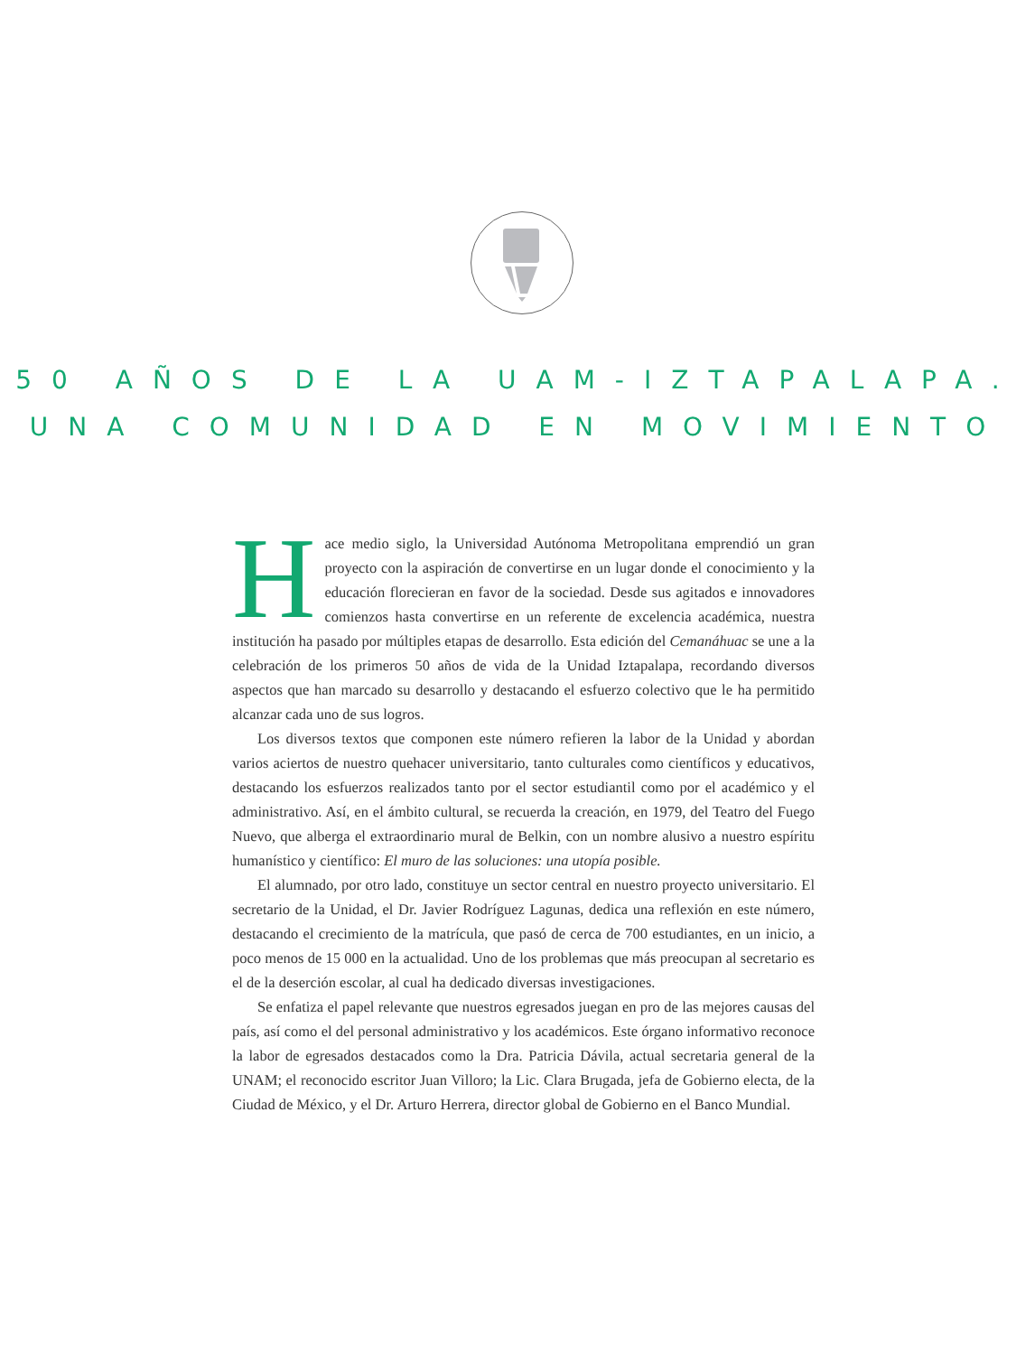50 AÑOS DE LA UAM-IZTAPALAPA.
UNA COMUNIDAD EN MOVIMIENTO
Hace medio siglo, la Universidad Autónoma Metropolitana emprendió un gran proyecto con la aspiración de convertirse en un lugar donde el conocimiento y la educación florecieran en favor de la sociedad. Desde sus agitados e innovadores comienzos hasta convertirse en un referente de excelencia académica, nuestra institución ha pasado por múltiples etapas de desarrollo. Esta edición del Cemanáhuac se une a la celebración de los primeros 50 años de vida de la Unidad Iztapalapa, recordando diversos aspectos que han marcado su desarrollo y destacando el esfuerzo colectivo que le ha permitido alcanzar cada uno de sus logros.
Los diversos textos que componen este número refieren la labor de la Unidad y abordan varios aciertos de nuestro quehacer universitario, tanto culturales como científicos y educativos, destacando los esfuerzos realizados tanto por el sector estudiantil como por el académico y el administrativo. Así, en el ámbito cultural, se recuerda la creación, en 1979, del Teatro del Fuego Nuevo, que alberga el extraordinario mural de Belkin, con un nombre alusivo a nuestro espíritu humanístico y científico: El muro de las soluciones: una utopía posible.
El alumnado, por otro lado, constituye un sector central en nuestro proyecto universitario. El secretario de la Unidad, el Dr. Javier Rodríguez Lagunas, dedica una reflexión en este número, destacando el crecimiento de la matrícula, que pasó de cerca de 700 estudiantes, en un inicio, a poco menos de 15 000 en la actualidad. Uno de los problemas que más preocupan al secretario es el de la deserción escolar, al cual ha dedicado diversas investigaciones.
Se enfatiza el papel relevante que nuestros egresados juegan en pro de las mejores causas del país, así como el del personal administrativo y los académicos. Este órgano informativo reconoce la labor de egresados destacados como la Dra. Patricia Dávila, actual secretaria general de la UNAM; el reconocido escritor Juan Villoro; la Lic. Clara Brugada, jefa de Gobierno electa, de la Ciudad de México, y el Dr. Arturo Herrera, director global de Gobierno en el Banco Mundial.